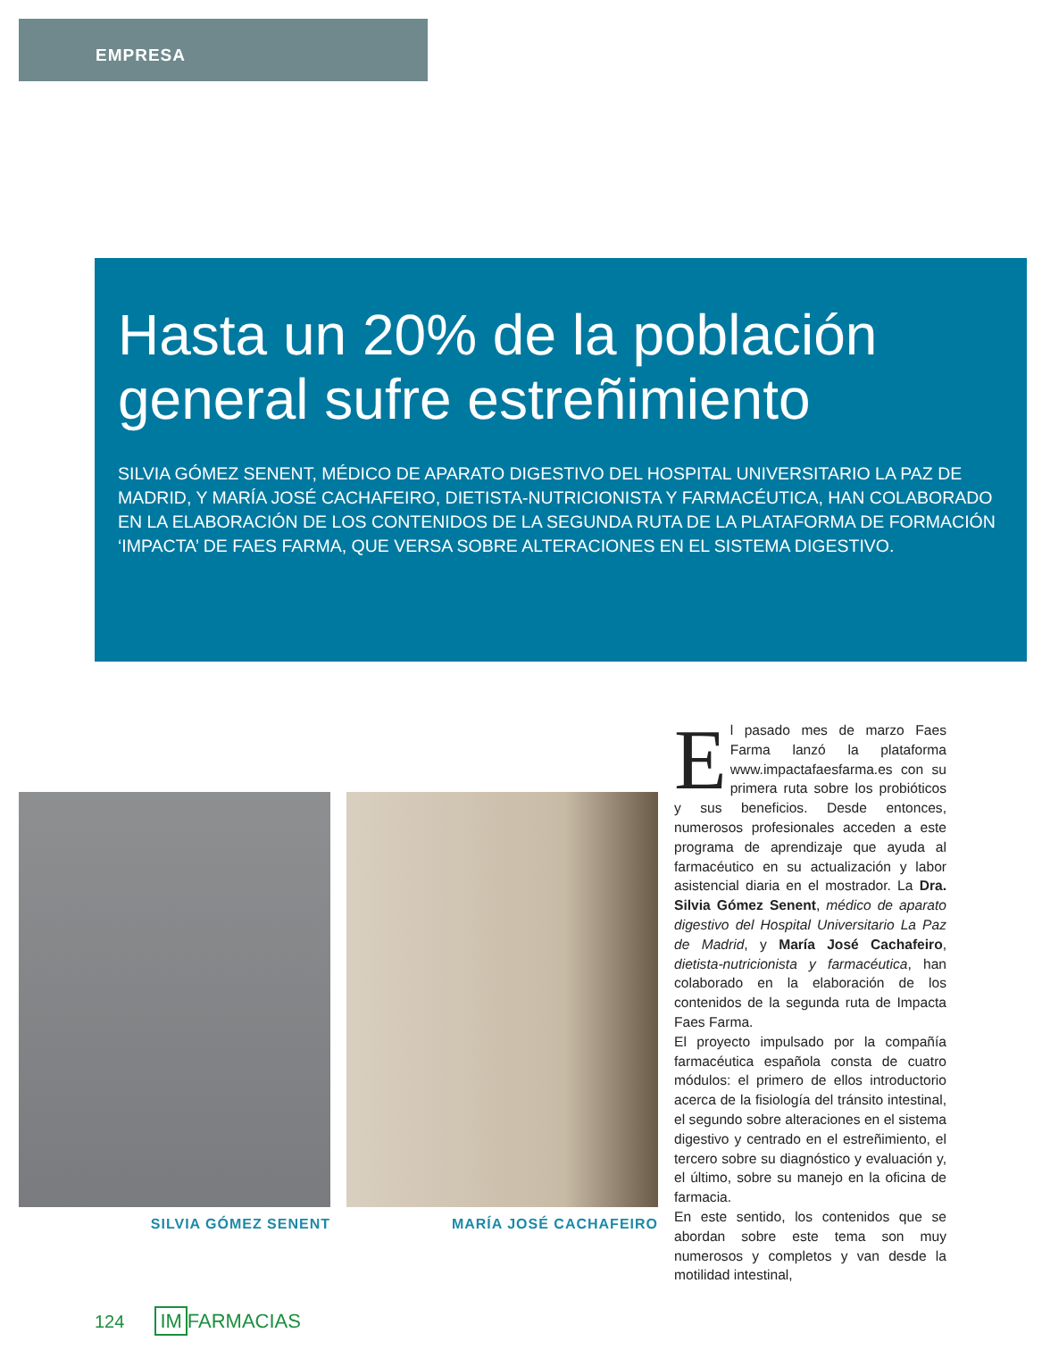EMPRESA
Hasta un 20% de la población general sufre estreñimiento
SILVIA GÓMEZ SENENT, MÉDICO DE APARATO DIGESTIVO DEL HOSPITAL UNIVERSITARIO LA PAZ DE MADRID, Y MARÍA JOSÉ CACHAFEIRO, DIETISTA-NUTRICIONISTA Y FARMACÉUTICA, HAN COLABORADO EN LA ELABORACIÓN DE LOS CONTENIDOS DE LA SEGUNDA RUTA DE LA PLATAFORMA DE FORMACIÓN ‘IMPACTA’ DE FAES FARMA, QUE VERSA SOBRE ALTERACIONES EN EL SISTEMA DIGESTIVO.
SILVIA GÓMEZ SENENT MARÍA JOSÉ CACHAFEIRO
El pasado mes de marzo Faes Farma lanzó la plataforma www.impactafaesfarma.es con su primera ruta sobre los probióticos y sus beneficios. Desde entonces, numerosos profesionales acceden a este programa de aprendizaje que ayuda al farmacéutico en su actualización y labor asistencial diaria en el mostrador. La Dra. Silvia Gómez Senent, médico de aparato digestivo del Hospital Universitario La Paz de Madrid, y María José Cachafeiro, dietista-nutricionista y farmacéutica, han colaborado en la elaboración de los contenidos de la segunda ruta de Impacta Faes Farma.
El proyecto impulsado por la compañía farmacéutica española consta de cuatro módulos: el primero de ellos introductorio acerca de la fisiología del tránsito intestinal, el segundo sobre alteraciones en el sistema digestivo y centrado en el estreñimiento, el tercero sobre su diagnóstico y evaluación y, el último, sobre su manejo en la oficina de farmacia.
En este sentido, los contenidos que se abordan sobre este tema son muy numerosos y completos y van desde la motilidad intestinal,
124 IM FARMACIAS